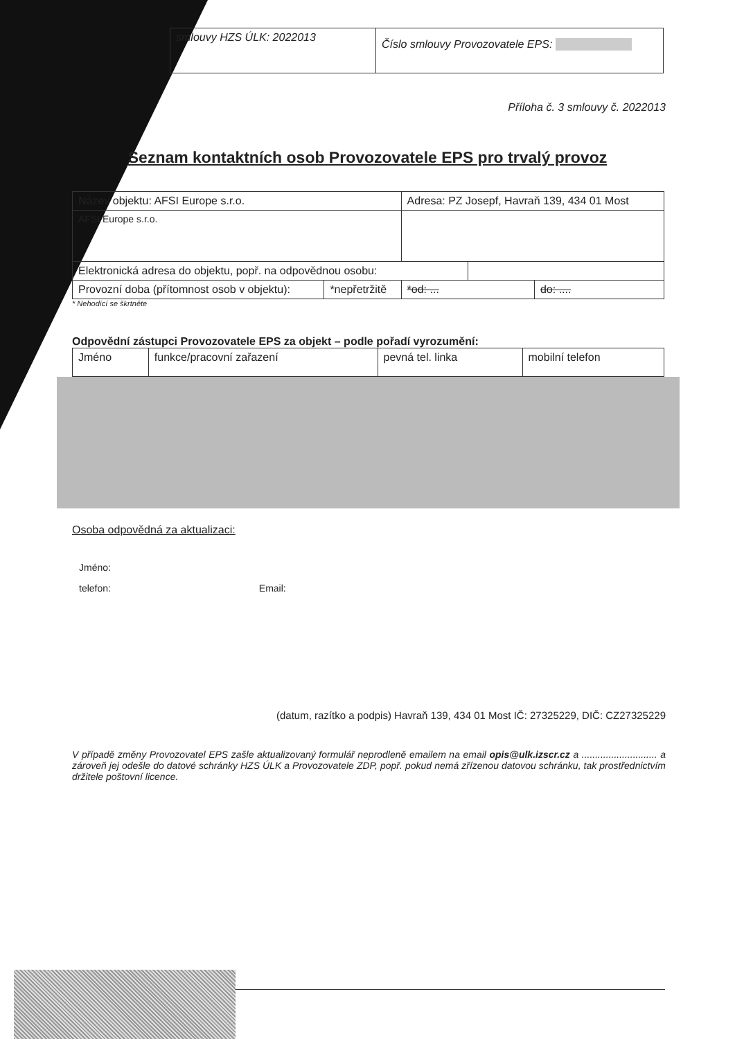| smlouvy HZS ÚLK: 2022013 | Číslo smlouvy Provozovatele EPS: |
Příloha č. 3 smlouvy č. 2022013
Seznam kontaktních osob Provozovatele EPS pro trvalý provoz
| Název objektu: AFSI Europe s.r.o. | | Adresa: PZ Josepf, Havraň 139, 434 01 Most | | |
| AFSI Europe s.r.o. | | | | |
| Elektronická adresa do objektu, popř. na odpovědnou osobu: | | | | |
| Provozní doba (přítomnost osob v objektu): | *nepřetržitě | *od: ... | | do: .... |
* Nehodící se škrtněte
Odpovědní zástupci Provozovatele EPS za objekt – podle pořadí vyrozumění:
| Jméno | funkce/pracovní zařazení | pevná tel. linka | mobilní telefon |
Osoba odpovědná za aktualizaci:
Jméno:
telefon: Email:
(datum, razítko a podpis) Havraň 139, 434 01 Most IČ: 27325229, DIČ: CZ27325229
V případě změny Provozovatel EPS zašle aktualizovaný formulář neprodleně emailem na email opis@ulk.izscr.cz a ............................ a zároveň jej odešle do datové schránky HZS ÚLK a Provozovatele ZDP, popř. pokud nemá zřízenou datovou schránku, tak prostřednictvím držitele poštovní licence.